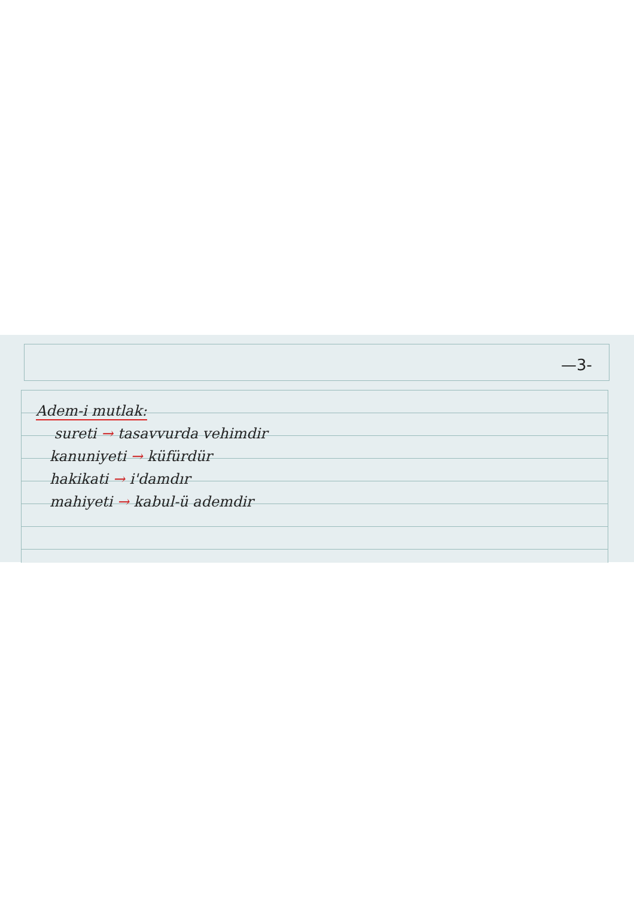—3-
Adem-i mutlak:
sureti → tasavvurda vehimdir
kanuniyeti → küfürdür
hakikati → i'damdır
mahiyeti → kabul-ü ademdir